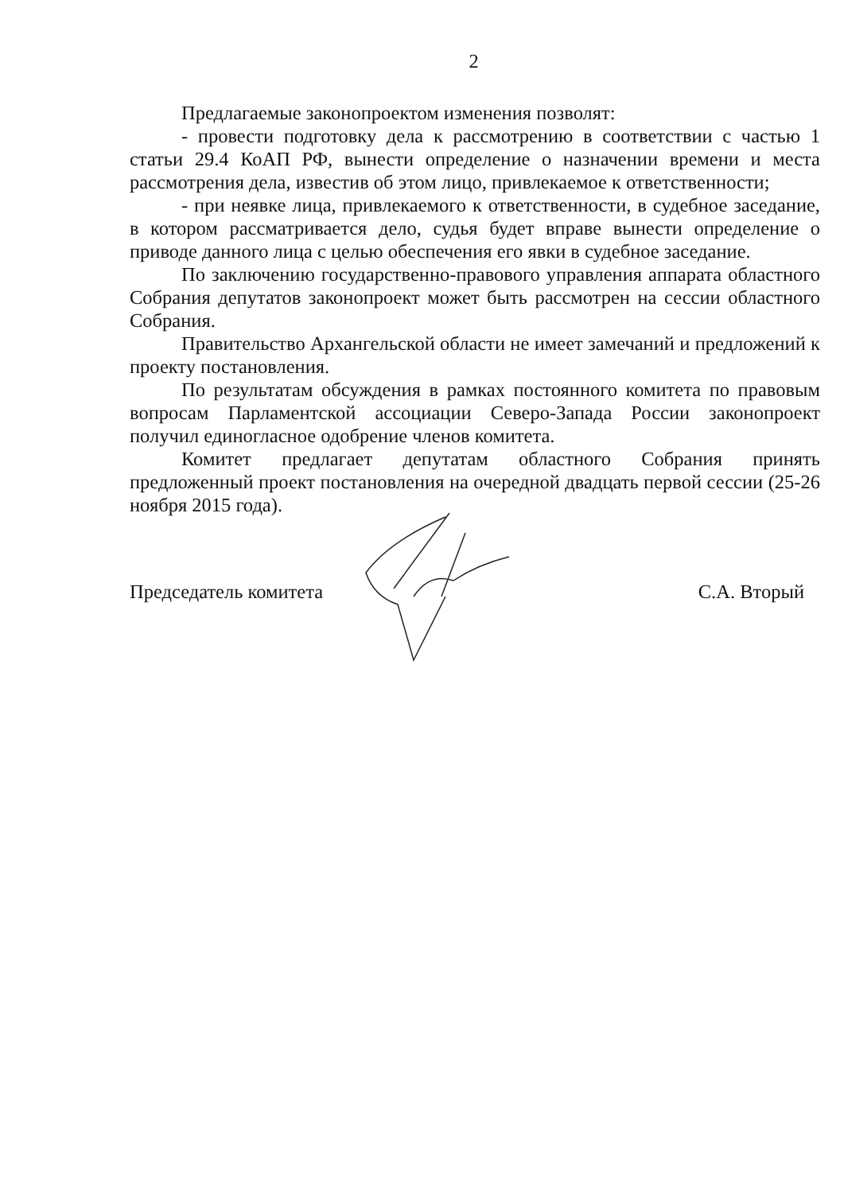2
Предлагаемые законопроектом изменения позволят:
- провести подготовку дела к рассмотрению в соответствии с частью 1 статьи 29.4 КоАП РФ, вынести определение о назначении времени и места рассмотрения дела, известив об этом лицо, привлекаемое к ответственности;
- при неявке лица, привлекаемого к ответственности, в судебное заседание, в котором рассматривается дело, судья будет вправе вынести определение о приводе данного лица с целью обеспечения его явки в судебное заседание.
По заключению государственно-правового управления аппарата областного Собрания депутатов законопроект может быть рассмотрен на сессии областного Собрания.
Правительство Архангельской области не имеет замечаний и предложений к проекту постановления.
По результатам обсуждения в рамках постоянного комитета по правовым вопросам Парламентской ассоциации Северо-Запада России законопроект получил единогласное одобрение членов комитета.
Комитет предлагает депутатам областного Собрания принять предложенный проект постановления на очередной двадцать первой сессии (25-26 ноября 2015 года).
Председатель комитета С.А. Вторый